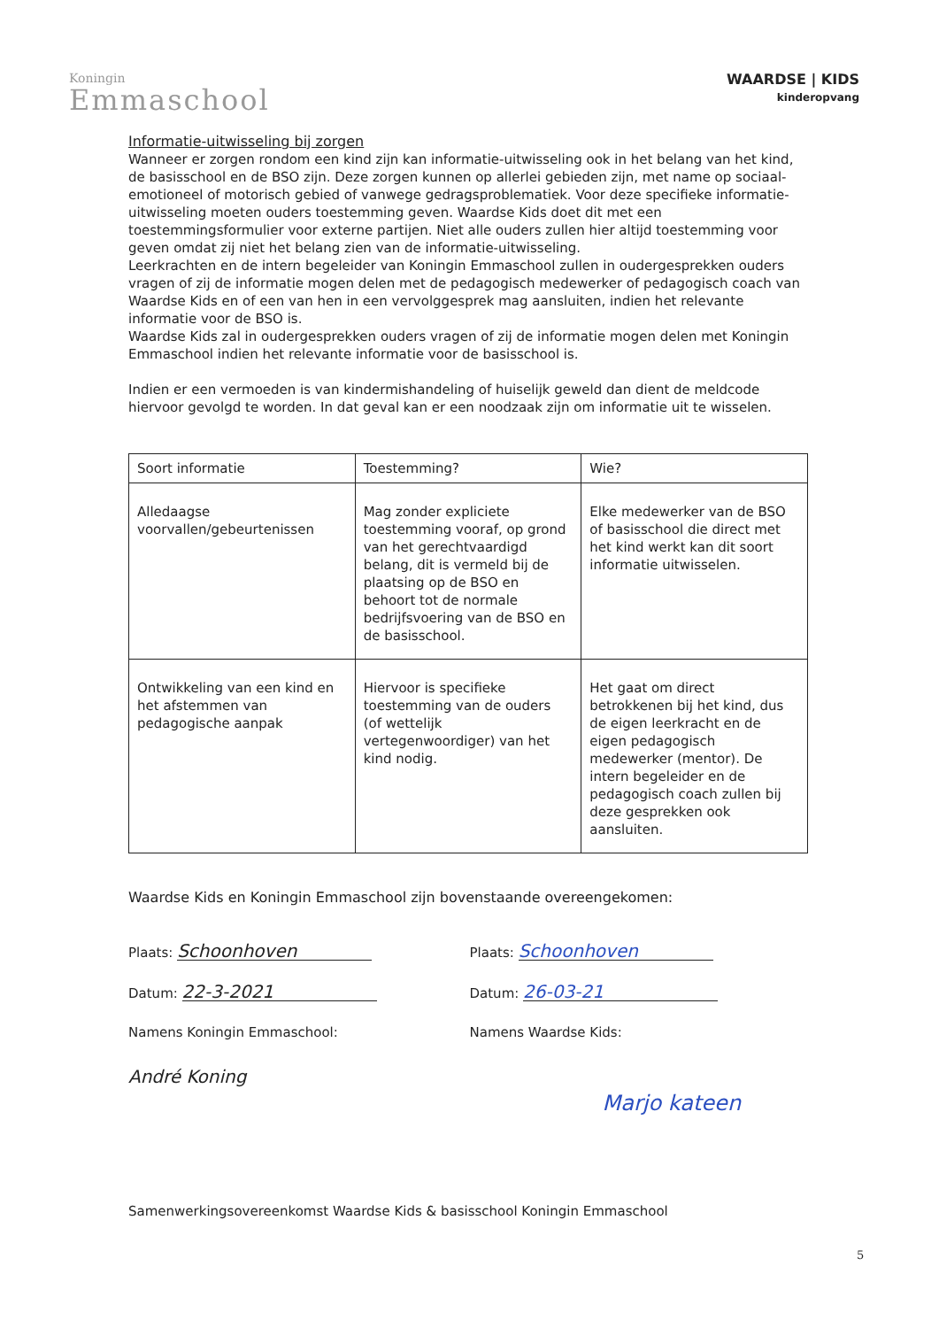Koningin
Emmaschool
WAARDSE | KIDS
kinderopvang
Informatie-uitwisseling bij zorgen
Wanneer er zorgen rondom een kind zijn kan informatie-uitwisseling ook in het belang van het kind, de basisschool en de BSO zijn. Deze zorgen kunnen op allerlei gebieden zijn, met name op sociaal-emotioneel of motorisch gebied of vanwege gedragsproblematiek. Voor deze specifieke informatie-uitwisseling moeten ouders toestemming geven. Waardse Kids doet dit met een toestemmingsformulier voor externe partijen. Niet alle ouders zullen hier altijd toestemming voor geven omdat zij niet het belang zien van de informatie-uitwisseling.
Leerkrachten en de intern begeleider van Koningin Emmaschool zullen in oudergesprekken ouders vragen of zij de informatie mogen delen met de pedagogisch medewerker of pedagogisch coach van Waardse Kids en of een van hen in een vervolggesprek mag aansluiten, indien het relevante informatie voor de BSO is.
Waardse Kids zal in oudergesprekken ouders vragen of zij de informatie mogen delen met Koningin Emmaschool indien het relevante informatie voor de basisschool is.
Indien er een vermoeden is van kindermishandeling of huiselijk geweld dan dient de meldcode hiervoor gevolgd te worden. In dat geval kan er een noodzaak zijn om informatie uit te wisselen.
| Soort informatie | Toestemming? | Wie? |
| --- | --- | --- |
| Alledaagse voorvallen/gebeurtenissen | Mag zonder expliciete toestemming vooraf, op grond van het gerechtvaardigd belang, dit is vermeld bij de plaatsing op de BSO en behoort tot de normale bedrijfsvoering van de BSO en de basisschool. | Elke medewerker van de BSO of basisschool die direct met het kind werkt kan dit soort informatie uitwisselen. |
| Ontwikkeling van een kind en het afstemmen van pedagogische aanpak | Hiervoor is specifieke toestemming van de ouders (of wettelijk vertegenwoordiger) van het kind nodig. | Het gaat om direct betrokkenen bij het kind, dus de eigen leerkracht en de eigen pedagogisch medewerker (mentor). De intern begeleider en de pedagogisch coach zullen bij deze gesprekken ook aansluiten. |
Waardse Kids en Koningin Emmaschool zijn bovenstaande overeengekomen:
Plaats: Schoonhoven
Datum: 22-3-2021
Namens Koningin Emmaschool:
André Koning
Plaats: Schoonhoven
Datum: 26-03-21
Namens Waardse Kids:
Marjo kateen
Samenwerkingsovereenkomst Waardse Kids & basisschool Koningin Emmaschool
5